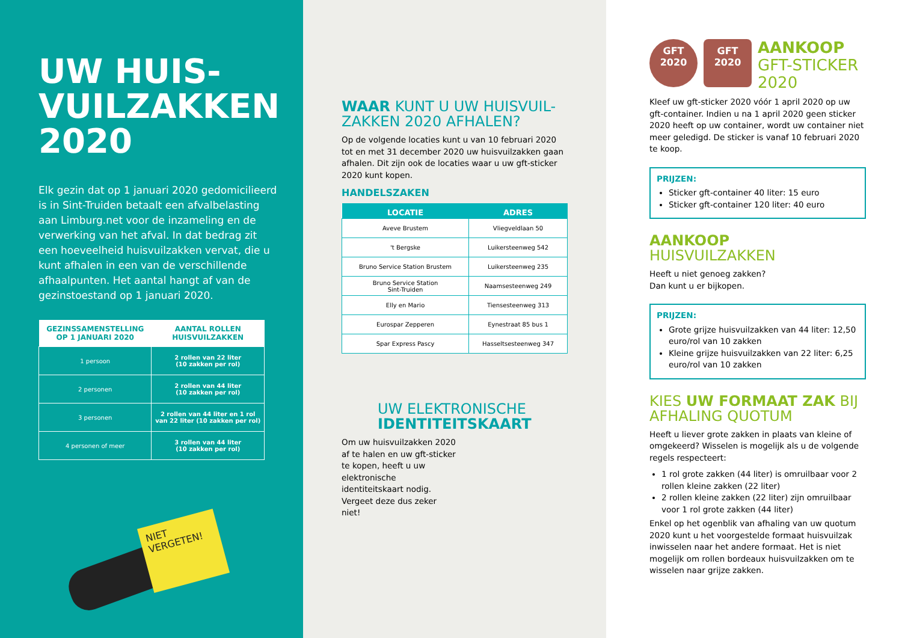UW HUIS-
VUILZAKKEN
2020
Elk gezin dat op 1 januari 2020 gedomicilieerd is in Sint-Truiden betaalt een afvalbelasting aan Limburg.net voor de inzameling en de verwerking van het afval. In dat bedrag zit een hoeveelheid huisvuilzakken vervat, die u kunt afhalen in een van de verschillende afhaalpunten. Het aantal hangt af van de gezinstoestand op 1 januari 2020.
| GEZINSSAMENSTELLING OP 1 JANUARI 2020 | AANTAL ROLLEN HUISVUILZAKKEN |
| --- | --- |
| 1 persoon | 2 rollen van 22 liter (10 zakken per rol) |
| 2 personen | 2 rollen van 44 liter (10 zakken per rol) |
| 3 personen | 2 rollen van 44 liter en 1 rol van 22 liter (10 zakken per rol) |
| 4 personen of meer | 3 rollen van 44 liter (10 zakken per rol) |
NIET VERGETEN!
WAAR KUNT U UW HUISVUIL-ZAKKEN 2020 AFHALEN?
Op de volgende locaties kunt u van 10 februari 2020 tot en met 31 december 2020 uw huisvuilzakken gaan afhalen. Dit zijn ook de locaties waar u uw gft-sticker 2020 kunt kopen.
HANDELSZAKEN
| LOCATIE | ADRES |
| --- | --- |
| Aveve Brustem | Vliegveldlaan 50 |
| 't Bergske | Luikersteenweg 542 |
| Bruno Service Station Brustem | Luikersteenweg 235 |
| Bruno Service Station Sint-Truiden | Naamsesteenweg 249 |
| Elly en Mario | Tiensesteenweg 313 |
| Eurospar Zepperen | Eynestraat 85 bus 1 |
| Spar Express Pascy | Hasseltsesteenweg 347 |
UW ELEKTRONISCHE
IDENTITEITSKAART
Om uw huisvuilzakken 2020 af te halen en uw gft-sticker te kopen, heeft u uw elektronische identiteitskaart nodig. Vergeet deze dus zeker niet!
GFT
2020 GFT
2020
AANKOOP
GFT-STICKER
2020
Kleef uw gft-sticker 2020 vóór 1 april 2020 op uw gft-container. Indien u na 1 april 2020 geen sticker 2020 heeft op uw container, wordt uw container niet meer geledigd. De sticker is vanaf 10 februari 2020 te koop.
PRIJZEN:
Sticker gft-container 40 liter: 15 euro
Sticker gft-container 120 liter: 40 euro
AANKOOP
HUISVUILZAKKEN
Heeft u niet genoeg zakken?
Dan kunt u er bijkopen.
PRIJZEN:
Grote grijze huisvuilzakken van 44 liter: 12,50 euro/rol van 10 zakken
Kleine grijze huisvuilzakken van 22 liter: 6,25 euro/rol van 10 zakken
KIES UW FORMAAT ZAK BIJ AFHALING QUOTUM
Heeft u liever grote zakken in plaats van kleine of omgekeerd? Wisselen is mogelijk als u de volgende regels respecteert:
1 rol grote zakken (44 liter) is omruilbaar voor 2 rollen kleine zakken (22 liter)
2 rollen kleine zakken (22 liter) zijn omruilbaar voor 1 rol grote zakken (44 liter)
Enkel op het ogenblik van afhaling van uw quotum 2020 kunt u het voorgestelde formaat huisvuilzak inwisselen naar het andere formaat. Het is niet mogelijk om rollen bordeaux huisvuilzakken om te wisselen naar grijze zakken.